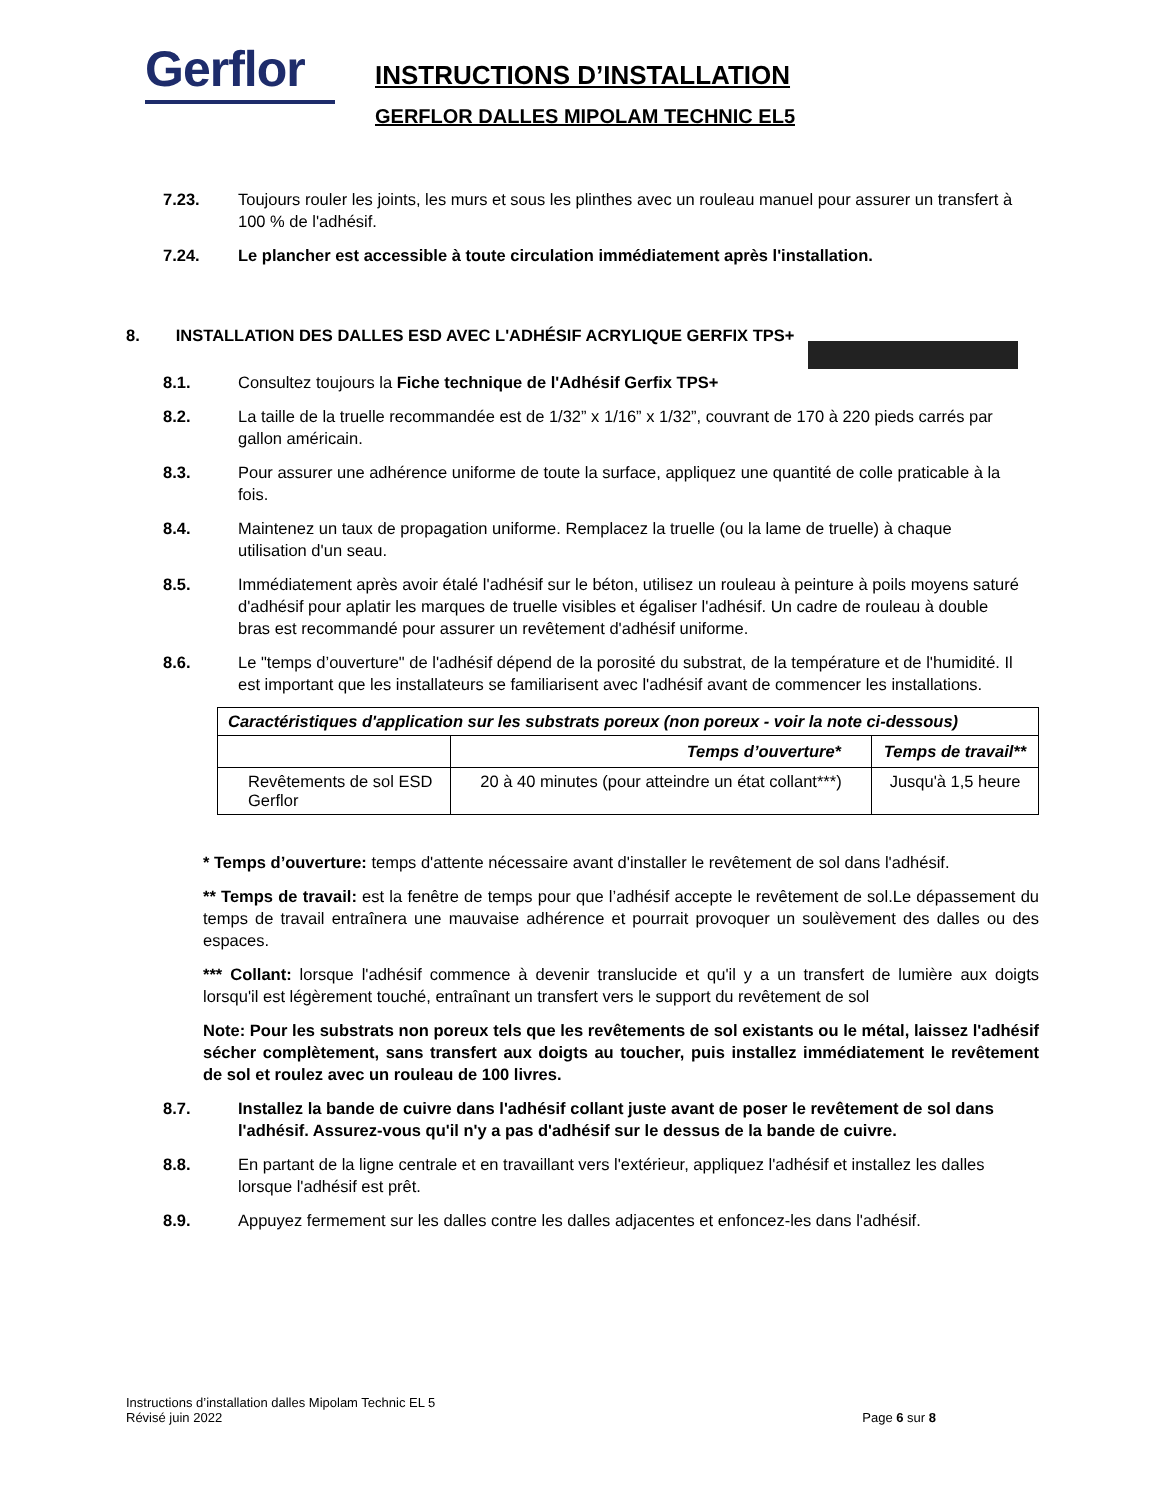Gerflor
INSTRUCTIONS D’INSTALLATION
GERFLOR DALLES MIPOLAM TECHNIC EL5
7.23. Toujours rouler les joints, les murs et sous les plinthes avec un rouleau manuel pour assurer un transfert à 100 % de l'adhésif.
7.24. Le plancher est accessible à toute circulation immédiatement après l'installation.
8. INSTALLATION DES DALLES ESD AVEC L'ADHÉSIF ACRYLIQUE GERFIX TPS+
8.1. Consultez toujours la Fiche technique de l'Adhésif Gerfix TPS+
8.2. La taille de la truelle recommandée est de 1/32” x 1/16” x 1/32”, couvrant de 170 à 220 pieds carrés par gallon américain.
8.3. Pour assurer une adhérence uniforme de toute la surface, appliquez une quantité de colle praticable à la fois.
8.4. Maintenez un taux de propagation uniforme. Remplacez la truelle (ou la lame de truelle) à chaque utilisation d'un seau.
8.5. Immédiatement après avoir étalé l'adhésif sur le béton, utilisez un rouleau à peinture à poils moyens saturé d'adhésif pour aplatir les marques de truelle visibles et égaliser l'adhésif. Un cadre de rouleau à double bras est recommandé pour assurer un revêtement d'adhésif uniforme.
8.6. Le "temps d’ouverture" de l'adhésif dépend de la porosité du substrat, de la température et de l'humidité. Il est important que les installateurs se familiarisent avec l'adhésif avant de commencer les installations.
| Caractéristiques d'application sur les substrats poreux (non poreux - voir la note ci-dessous) | | |
| | Temps d’ouverture* | Temps de travail** |
| Revêtements de sol ESD Gerflor | 20 à 40 minutes (pour atteindre un état collant***) | Jusqu'à 1,5 heure |
* Temps d’ouverture: temps d'attente nécessaire avant d'installer le revêtement de sol dans l'adhésif.
** Temps de travail: est la fenêtre de temps pour que l’adhésif accepte le revêtement de sol.Le dépassement du temps de travail entraînera une mauvaise adhérence et pourrait provoquer un soulèvement des dalles ou des espaces.
*** Collant: lorsque l'adhésif commence à devenir translucide et qu'il y a un transfert de lumière aux doigts lorsqu'il est légèrement touché, entraînant un transfert vers le support du revêtement de sol
Note: Pour les substrats non poreux tels que les revêtements de sol existants ou le métal, laissez l'adhésif sécher complètement, sans transfert aux doigts au toucher, puis installez immédiatement le revêtement de sol et roulez avec un rouleau de 100 livres.
8.7. Installez la bande de cuivre dans l'adhésif collant juste avant de poser le revêtement de sol dans l'adhésif. Assurez-vous qu'il n'y a pas d'adhésif sur le dessus de la bande de cuivre.
8.8. En partant de la ligne centrale et en travaillant vers l'extérieur, appliquez l'adhésif et installez les dalles lorsque l'adhésif est prêt.
8.9. Appuyez fermement sur les dalles contre les dalles adjacentes et enfoncez-les dans l'adhésif.
Instructions d’installation dalles Mipolam Technic EL 5
Révisé juin 2022
Page 6 sur 8